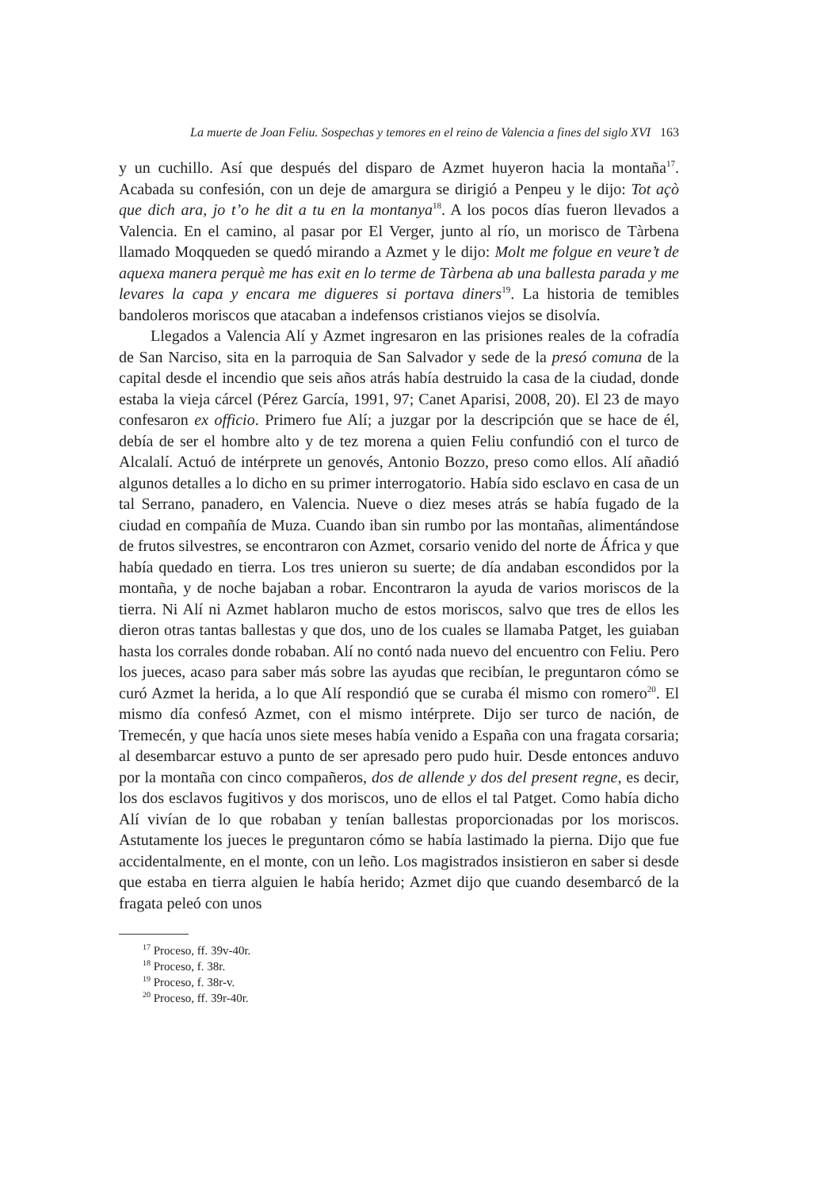La muerte de Joan Feliu. Sospechas y temores en el reino de Valencia a fines del siglo XVI 163
y un cuchillo. Así que después del disparo de Azmet huyeron hacia la montaña<sup>17</sup>. Acabada su confesión, con un deje de amargura se dirigió a Penpeu y le dijo: Tot açò que dich ara, jo t’o he dit a tu en la montanya<sup>18</sup>. A los pocos días fueron llevados a Valencia. En el camino, al pasar por El Verger, junto al río, un morisco de Tàrbena llamado Moqqueden se quedó mirando a Azmet y le dijo: Molt me folgue en veure’t de aquexa manera perquè me has exit en lo terme de Tàrbena ab una ballesta parada y me levares la capa y encara me digueres si portava diners<sup>19</sup>. La historia de temibles bandoleros moriscos que atacaban a indefensos cristianos viejos se disolvía.
Llegados a Valencia Alí y Azmet ingresaron en las prisiones reales de la cofradía de San Narciso, sita en la parroquia de San Salvador y sede de la presó comuna de la capital desde el incendio que seis años atrás había destruido la casa de la ciudad, donde estaba la vieja cárcel (Pérez García, 1991, 97; Canet Aparisi, 2008, 20). El 23 de mayo confesaron ex officio. Primero fue Alí; a juzgar por la descripción que se hace de él, debía de ser el hombre alto y de tez morena a quien Feliu confundió con el turco de Alcalalí. Actuó de intérprete un genovés, Antonio Bozzo, preso como ellos. Alí añadió algunos detalles a lo dicho en su primer interrogatorio. Había sido esclavo en casa de un tal Serrano, panadero, en Valencia. Nueve o diez meses atrás se había fugado de la ciudad en compañía de Muza. Cuando iban sin rumbo por las montañas, alimentándose de frutos silvestres, se encontraron con Azmet, corsario venido del norte de África y que había quedado en tierra. Los tres unieron su suerte; de día andaban escondidos por la montaña, y de noche bajaban a robar. Encontraron la ayuda de varios moriscos de la tierra. Ni Alí ni Azmet hablaron mucho de estos moriscos, salvo que tres de ellos les dieron otras tantas ballestas y que dos, uno de los cuales se llamaba Patget, les guiaban hasta los corrales donde robaban. Alí no contó nada nuevo del encuentro con Feliu. Pero los jueces, acaso para saber más sobre las ayudas que recibían, le preguntaron cómo se curó Azmet la herida, a lo que Alí respondió que se curaba él mismo con romero<sup>20</sup>. El mismo día confesó Azmet, con el mismo intérprete. Dijo ser turco de nación, de Tremecén, y que hacía unos siete meses había venido a España con una fragata corsaria; al desembarcar estuvo a punto de ser apresado pero pudo huir. Desde entonces anduvo por la montaña con cinco compañeros, dos de allende y dos del present regne, es decir, los dos esclavos fugitivos y dos moriscos, uno de ellos el tal Patget. Como había dicho Alí vivían de lo que robaban y tenían ballestas proporcionadas por los moriscos. Astutamente los jueces le preguntaron cómo se había lastimado la pierna. Dijo que fue accidentalmente, en el monte, con un leño. Los magistrados insistieron en saber si desde que estaba en tierra alguien le había herido; Azmet dijo que cuando desembarcó de la fragata peleó con unos
<sup>17</sup> Proceso, ff. 39v-40r.
<sup>18</sup> Proceso, f. 38r.
<sup>19</sup> Proceso, f. 38r-v.
<sup>20</sup> Proceso, ff. 39r-40r.